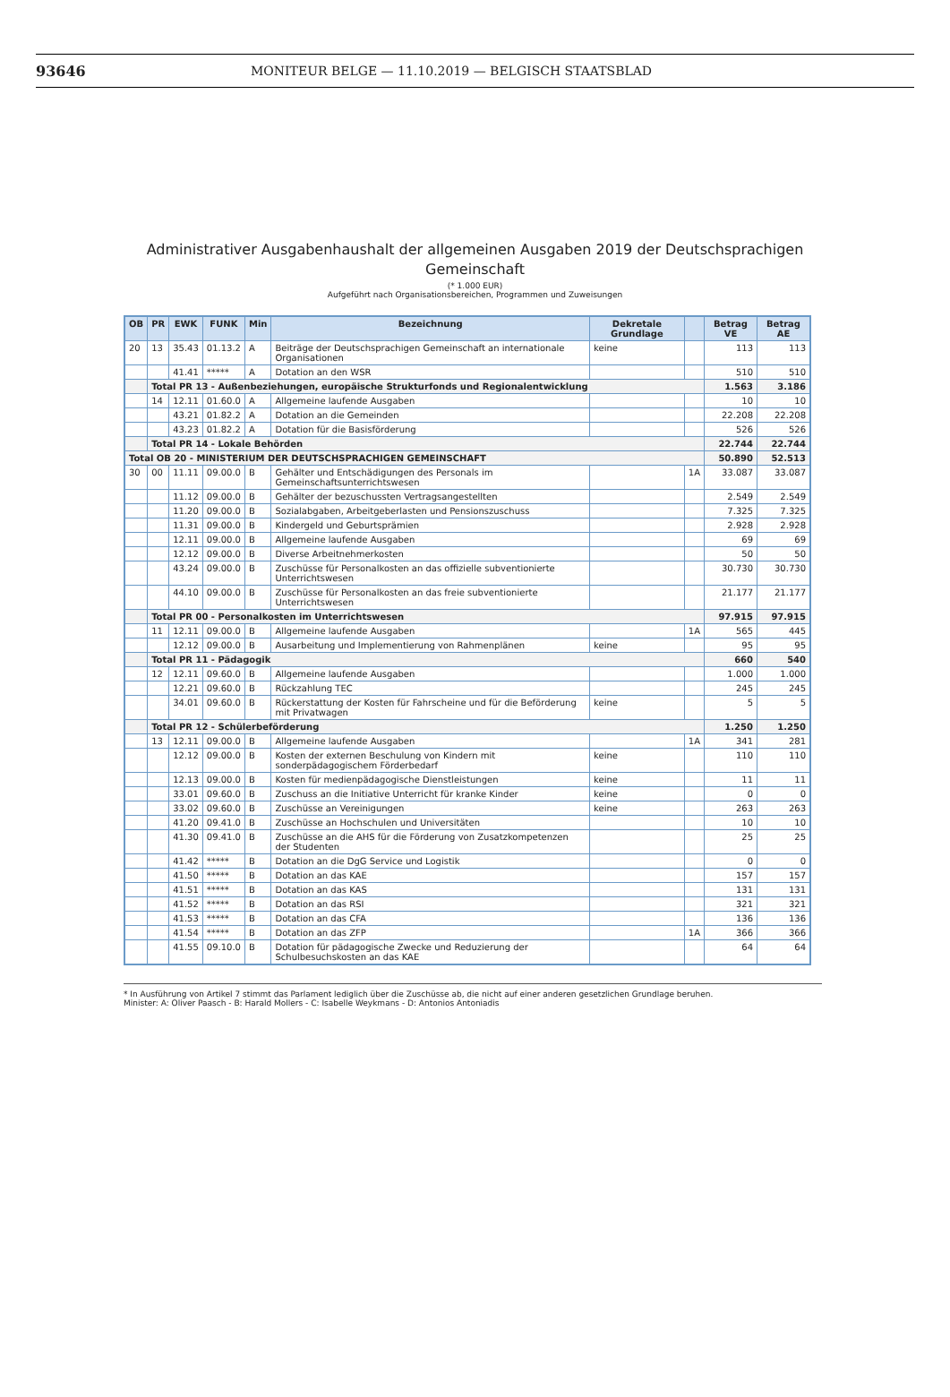93646 MONITEUR BELGE — 11.10.2019 — BELGISCH STAATSBLAD
Administrativer Ausgabenhaushalt der allgemeinen Ausgaben 2019 der Deutschsprachigen
Gemeinschaft
(* 1.000 EUR)
Aufgeführt nach Organisationsbereichen, Programmen und Zuweisungen
| OB | PR | EWK | FUNK | Min | Bezeichnung | Dekretale Grundlage | | Betrag VE | Betrag AE |
| --- | --- | --- | --- | --- | --- | --- | --- | --- | --- |
| 20 | 13 | 35.43 | 01.13.2 | A | Beiträge der Deutschsprachigen Gemeinschaft an internationale Organisationen | keine | | 113 | 113 |
| | | 41.41 | ***** | A | Dotation an den WSR | | | 510 | 510 |
| | Total PR 13 - Außenbeziehungen, europäische Strukturfonds und Regionalentwicklung | | | | | | | 1.563 | 3.186 |
| | 14 | 12.11 | 01.60.0 | A | Allgemeine laufende Ausgaben | | | 10 | 10 |
| | | 43.21 | 01.82.2 | A | Dotation an die Gemeinden | | | 22.208 | 22.208 |
| | | 43.23 | 01.82.2 | A | Dotation für die Basisförderung | | | 526 | 526 |
| | Total PR 14 - Lokale Behörden | | | | | | | 22.744 | 22.744 |
| Total OB 20 - MINISTERIUM DER DEUTSCHSPRACHIGEN GEMEINSCHAFT | | | | | | | | 50.890 | 52.513 |
| 30 | 00 | 11.11 | 09.00.0 | B | Gehälter und Entschädigungen des Personals im Gemeinschaftsunterrichtswesen | | 1A | 33.087 | 33.087 |
| | | 11.12 | 09.00.0 | B | Gehälter der bezuschussten Vertragsangestellten | | | 2.549 | 2.549 |
| | | 11.20 | 09.00.0 | B | Sozialabgaben, Arbeitgeberlasten und Pensionszuschuss | | | 7.325 | 7.325 |
| | | 11.31 | 09.00.0 | B | Kindergeld und Geburtsprämien | | | 2.928 | 2.928 |
| | | 12.11 | 09.00.0 | B | Allgemeine laufende Ausgaben | | | 69 | 69 |
| | | 12.12 | 09.00.0 | B | Diverse Arbeitnehmerkosten | | | 50 | 50 |
| | | 43.24 | 09.00.0 | B | Zuschüsse für Personalkosten an das offizielle subventionierte Unterrichtswesen | | | 30.730 | 30.730 |
| | | 44.10 | 09.00.0 | B | Zuschüsse für Personalkosten an das freie subventionierte Unterrichtswesen | | | 21.177 | 21.177 |
| | Total PR 00 - Personalkosten im Unterrichtswesen | | | | | | | 97.915 | 97.915 |
| | 11 | 12.11 | 09.00.0 | B | Allgemeine laufende Ausgaben | | 1A | 565 | 445 |
| | | 12.12 | 09.00.0 | B | Ausarbeitung und Implementierung von Rahmenplänen | keine | | 95 | 95 |
| | Total PR 11 - Pädagogik | | | | | | | 660 | 540 |
| | 12 | 12.11 | 09.60.0 | B | Allgemeine laufende Ausgaben | | | 1.000 | 1.000 |
| | | 12.21 | 09.60.0 | B | Rückzahlung TEC | | | 245 | 245 |
| | | 34.01 | 09.60.0 | B | Rückerstattung der Kosten für Fahrscheine und für die Beförderung mit Privatwagen | keine | | 5 | 5 |
| | Total PR 12 - Schülerbeförderung | | | | | | | 1.250 | 1.250 |
| | 13 | 12.11 | 09.00.0 | B | Allgemeine laufende Ausgaben | | 1A | 341 | 281 |
| | | 12.12 | 09.00.0 | B | Kosten der externen Beschulung von Kindern mit sonderpädagogischem Förderbedarf | keine | | 110 | 110 |
| | | 12.13 | 09.00.0 | B | Kosten für medienpädagogische Dienstleistungen | keine | | 11 | 11 |
| | | 33.01 | 09.60.0 | B | Zuschuss an die Initiative Unterricht für kranke Kinder | keine | | 0 | 0 |
| | | 33.02 | 09.60.0 | B | Zuschüsse an Vereinigungen | keine | | 263 | 263 |
| | | 41.20 | 09.41.0 | B | Zuschüsse an Hochschulen und Universitäten | | | 10 | 10 |
| | | 41.30 | 09.41.0 | B | Zuschüsse an die AHS für die Förderung von Zusatzkompetenzen der Studenten | | | 25 | 25 |
| | | 41.42 | ***** | B | Dotation an die DgG Service und Logistik | | | 0 | 0 |
| | | 41.50 | ***** | B | Dotation an das KAE | | | 157 | 157 |
| | | 41.51 | ***** | B | Dotation an das KAS | | | 131 | 131 |
| | | 41.52 | ***** | B | Dotation an das RSI | | | 321 | 321 |
| | | 41.53 | ***** | B | Dotation an das CFA | | | 136 | 136 |
| | | 41.54 | ***** | B | Dotation an das ZFP | | 1A | 366 | 366 |
| | | 41.55 | 09.10.0 | B | Dotation für pädagogische Zwecke und Reduzierung der Schulbesuchskosten an das KAE | | | 64 | 64 |
* In Ausführung von Artikel 7 stimmt das Parlament lediglich über die Zuschüsse ab, die nicht auf einer anderen gesetzlichen Grundlage beruhen.
Minister: A: Oliver Paasch - B: Harald Mollers - C: Isabelle Weykmans - D: Antonios Antoniadis